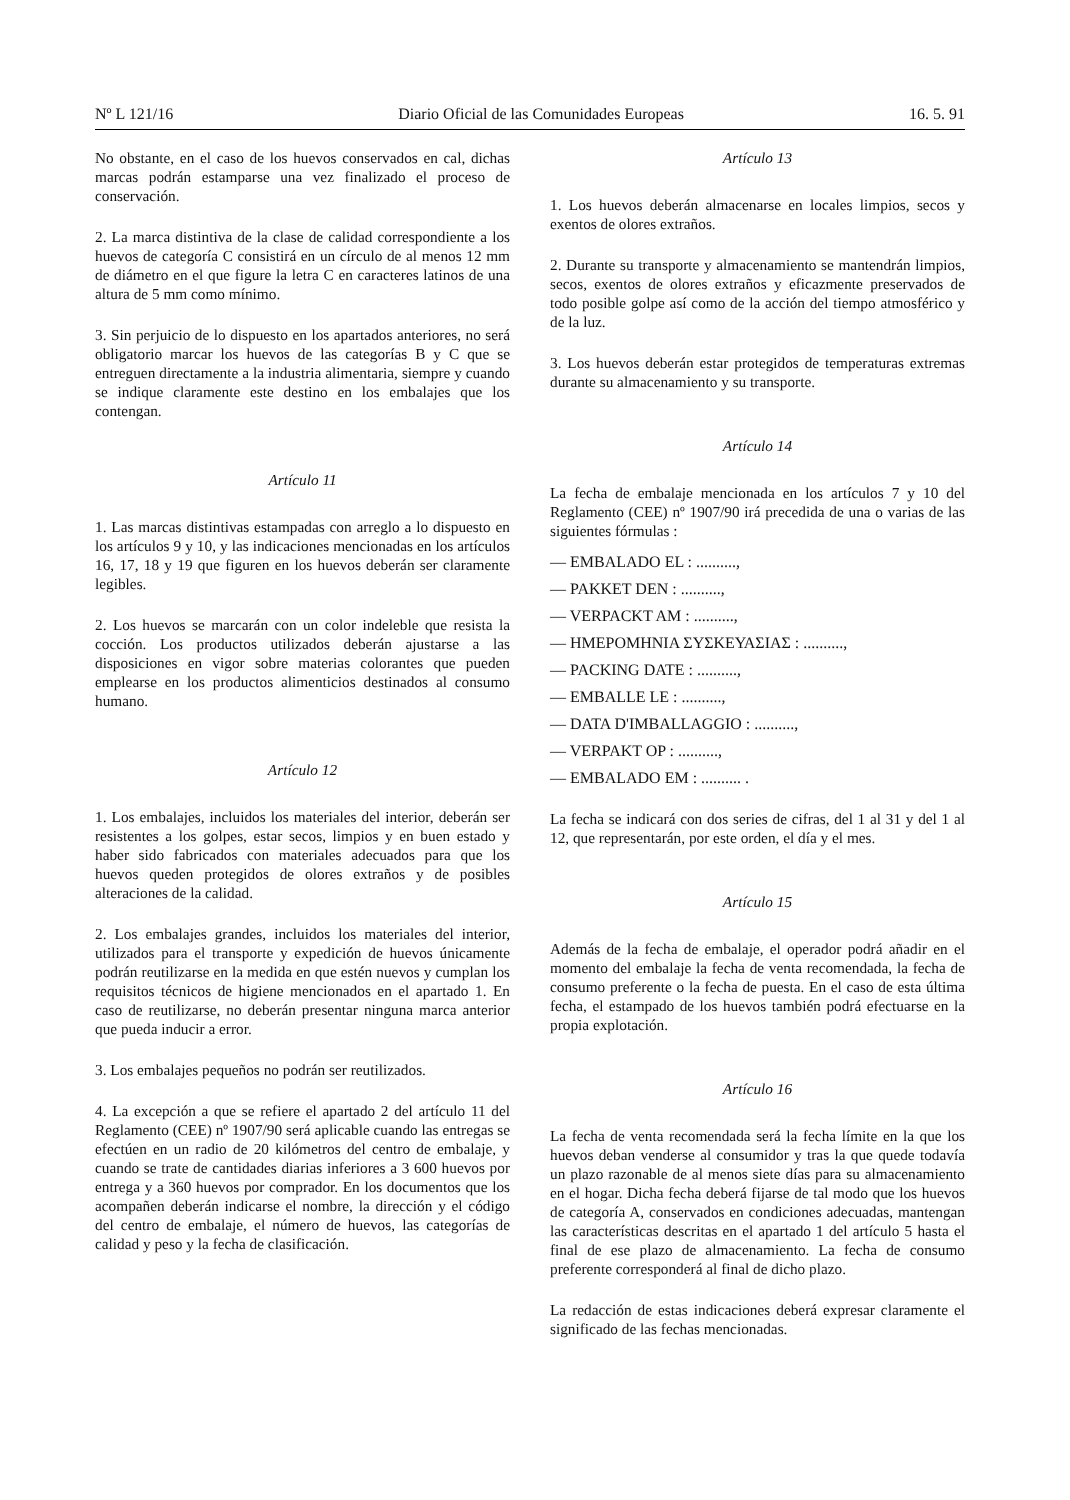Nº L 121/16 Diario Oficial de las Comunidades Europeas 16. 5. 91
No obstante, en el caso de los huevos conservados en cal, dichas marcas podrán estamparse una vez finalizado el proceso de conservación.
2. La marca distintiva de la clase de calidad correspondiente a los huevos de categoría C consistirá en un círculo de al menos 12 mm de diámetro en el que figure la letra C en caracteres latinos de una altura de 5 mm como mínimo.
3. Sin perjuicio de lo dispuesto en los apartados anteriores, no será obligatorio marcar los huevos de las categorías B y C que se entreguen directamente a la industria alimentaria, siempre y cuando se indique claramente este destino en los embalajes que los contengan.
Artículo 11
1. Las marcas distintivas estampadas con arreglo a lo dispuesto en los artículos 9 y 10, y las indicaciones mencionadas en los artículos 16, 17, 18 y 19 que figuren en los huevos deberán ser claramente legibles.
2. Los huevos se marcarán con un color indeleble que resista la cocción. Los productos utilizados deberán ajustarse a las disposiciones en vigor sobre materias colorantes que pueden emplearse en los productos alimenticios destinados al consumo humano.
Artículo 12
1. Los embalajes, incluidos los materiales del interior, deberán ser resistentes a los golpes, estar secos, limpios y en buen estado y haber sido fabricados con materiales adecuados para que los huevos queden protegidos de olores extraños y de posibles alteraciones de la calidad.
2. Los embalajes grandes, incluidos los materiales del interior, utilizados para el transporte y expedición de huevos únicamente podrán reutilizarse en la medida en que estén nuevos y cumplan los requisitos técnicos de higiene mencionados en el apartado 1. En caso de reutilizarse, no deberán presentar ninguna marca anterior que pueda inducir a error.
3. Los embalajes pequeños no podrán ser reutilizados.
4. La excepción a que se refiere el apartado 2 del artículo 11 del Reglamento (CEE) nº 1907/90 será aplicable cuando las entregas se efectúen en un radio de 20 kilómetros del centro de embalaje, y cuando se trate de cantidades diarias inferiores a 3 600 huevos por entrega y a 360 huevos por comprador. En los documentos que los acompañen deberán indicarse el nombre, la dirección y el código del centro de embalaje, el número de huevos, las categorías de calidad y peso y la fecha de clasificación.
Artículo 13
1. Los huevos deberán almacenarse en locales limpios, secos y exentos de olores extraños.
2. Durante su transporte y almacenamiento se mantendrán limpios, secos, exentos de olores extraños y eficazmente preservados de todo posible golpe así como de la acción del tiempo atmosférico y de la luz.
3. Los huevos deberán estar protegidos de temperaturas extremas durante su almacenamiento y su transporte.
Artículo 14
La fecha de embalaje mencionada en los artículos 7 y 10 del Reglamento (CEE) nº 1907/90 irá precedida de una o varias de las siguientes fórmulas :
— EMBALADO EL : ..........,
— PAKKET DEN : ..........,
— VERPACKT AM : ..........,
— ΗΜΕΡΟΜΗΝΙΑ ΣΥΣΚΕΥΑΣΙΑΣ : ..........,
— PACKING DATE : ..........,
— EMBALLE LE : ..........,
— DATA D'IMBALLAGGIO : ..........,
— VERPAKT OP : ..........,
— EMBALADO EM : .......... .
La fecha se indicará con dos series de cifras, del 1 al 31 y del 1 al 12, que representarán, por este orden, el día y el mes.
Artículo 15
Además de la fecha de embalaje, el operador podrá añadir en el momento del embalaje la fecha de venta recomendada, la fecha de consumo preferente o la fecha de puesta. En el caso de esta última fecha, el estampado de los huevos también podrá efectuarse en la propia explotación.
Artículo 16
La fecha de venta recomendada será la fecha límite en la que los huevos deban venderse al consumidor y tras la que quede todavía un plazo razonable de al menos siete días para su almacenamiento en el hogar. Dicha fecha deberá fijarse de tal modo que los huevos de categoría A, conservados en condiciones adecuadas, mantengan las características descritas en el apartado 1 del artículo 5 hasta el final de ese plazo de almacenamiento. La fecha de consumo preferente corresponderá al final de dicho plazo.
La redacción de estas indicaciones deberá expresar claramente el significado de las fechas mencionadas.